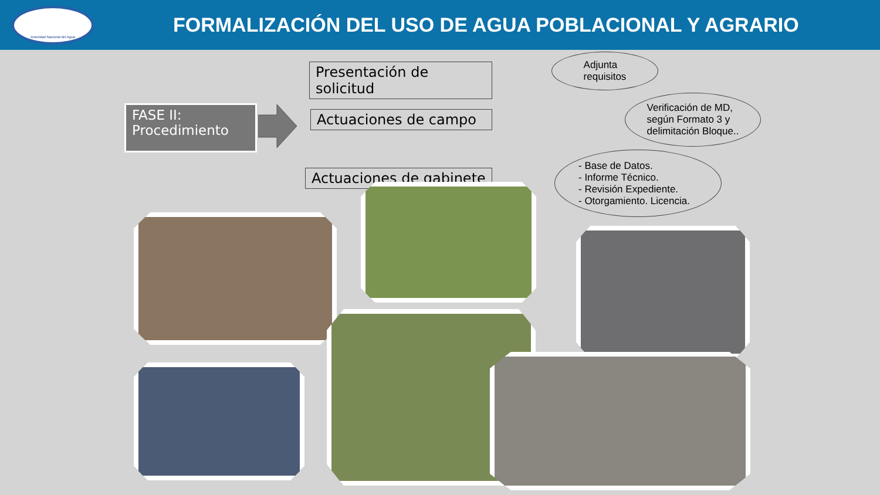Autoridad Nacional del Agua
FORMALIZACIÓN DEL USO DE AGUA POBLACIONAL Y AGRARIO
FASE II:
Procedimiento
Presentación de solicitud
Actuaciones de campo
Actuaciones de gabinete
Adjunta
requisitos
Verificación de MD,
según Formato 3 y
delimitación Bloque..
- Base de Datos.
- Informe Técnico.
- Revisión Expediente.
- Otorgamiento. Licencia.